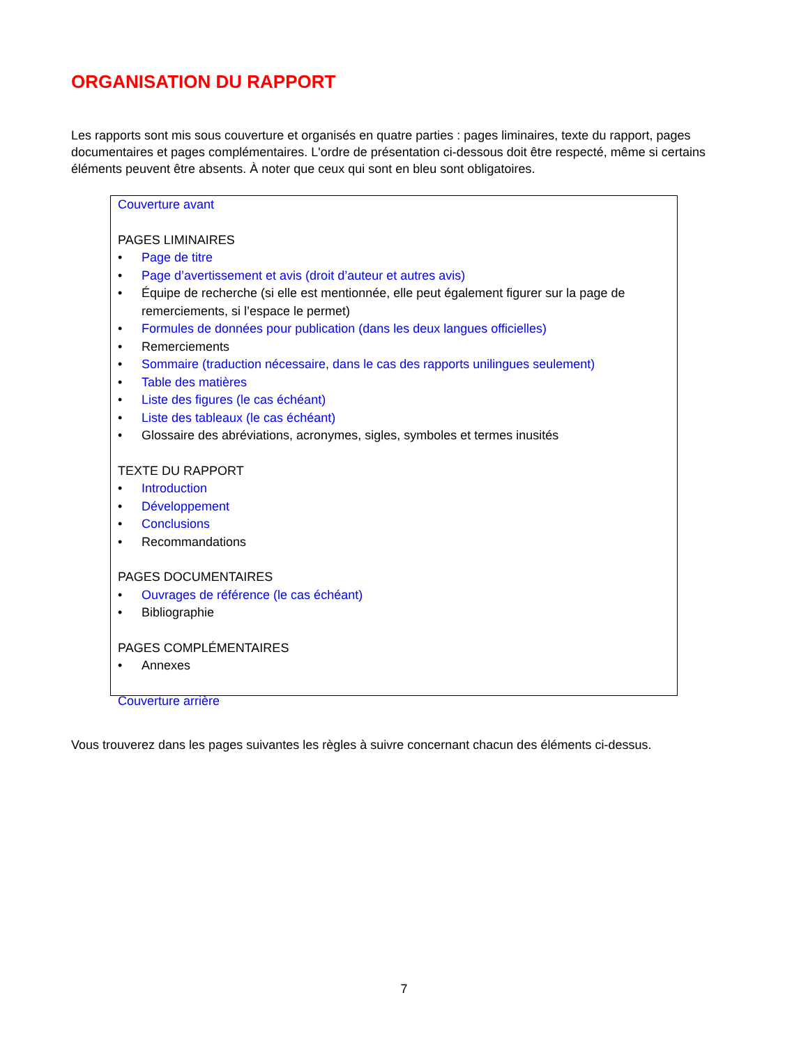ORGANISATION DU RAPPORT
Les rapports sont mis sous couverture et organisés en quatre parties : pages liminaires, texte du rapport, pages documentaires et pages complémentaires. L'ordre de présentation ci-dessous doit être respecté, même si certains éléments peuvent être absents. À noter que ceux qui sont en bleu sont obligatoires.
Couverture avant
PAGES LIMINAIRES
• Page de titre
• Page d’avertissement et avis (droit d’auteur et autres avis)
• Équipe de recherche (si elle est mentionnée, elle peut également figurer sur la page de remerciements, si l’espace le permet)
• Formules de données pour publication (dans les deux langues officielles)
• Remerciements
• Sommaire (traduction nécessaire, dans le cas des rapports unilingues seulement)
• Table des matières
• Liste des figures (le cas échéant)
• Liste des tableaux (le cas échéant)
• Glossaire des abréviations, acronymes, sigles, symboles et termes inusités
TEXTE DU RAPPORT
• Introduction
• Développement
• Conclusions
• Recommandations
PAGES DOCUMENTAIRES
• Ouvrages de référence (le cas échéant)
• Bibliographie
PAGES COMPLÉMENTAIRES
• Annexes
Couverture arrière
Vous trouverez dans les pages suivantes les règles à suivre concernant chacun des éléments ci-dessus.
7